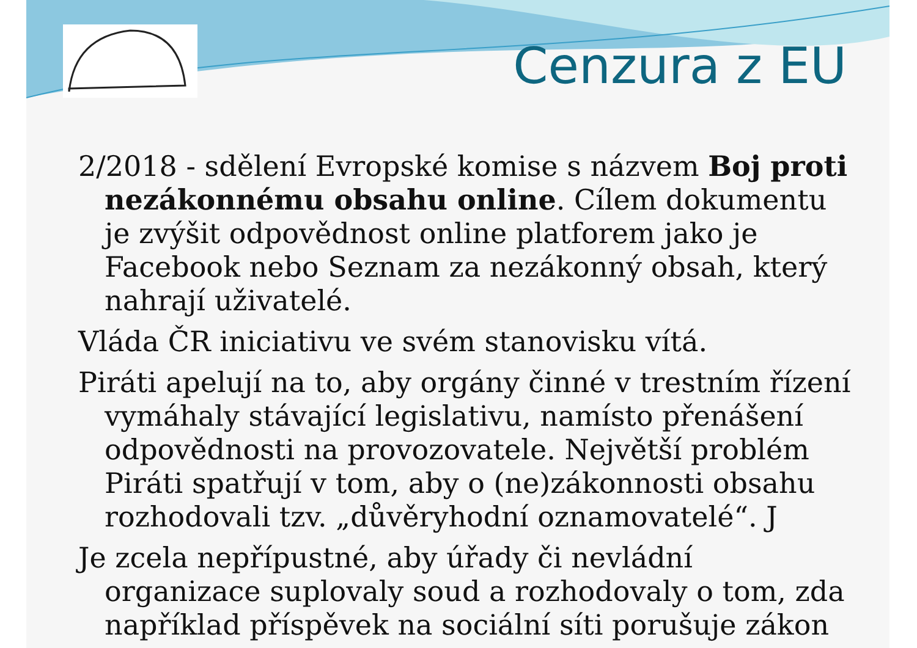Cenzura z EU
2/2018 - sdělení Evropské komise s názvem Boj proti nezákonnému obsahu online. Cílem dokumentu je zvýšit odpovědnost online platforem jako je Facebook nebo Seznam za nezákonný obsah, který nahrají uživatelé.
Vláda ČR iniciativu ve svém stanovisku vítá.
Piráti apelují na to, aby orgány činné v trestním řízení vymáhaly stávající legislativu, namísto přenášení odpovědnosti na provozovatele. Největší problém Piráti spatřují v tom, aby o (ne)zákonnosti obsahu rozhodovali tzv. „důvěryhodní oznamovatelé“. J
Je zcela nepřípustné, aby úřady či nevládní organizace suplovaly soud a rozhodovaly o tom, zda například příspěvek na sociální síti porušuje zákon